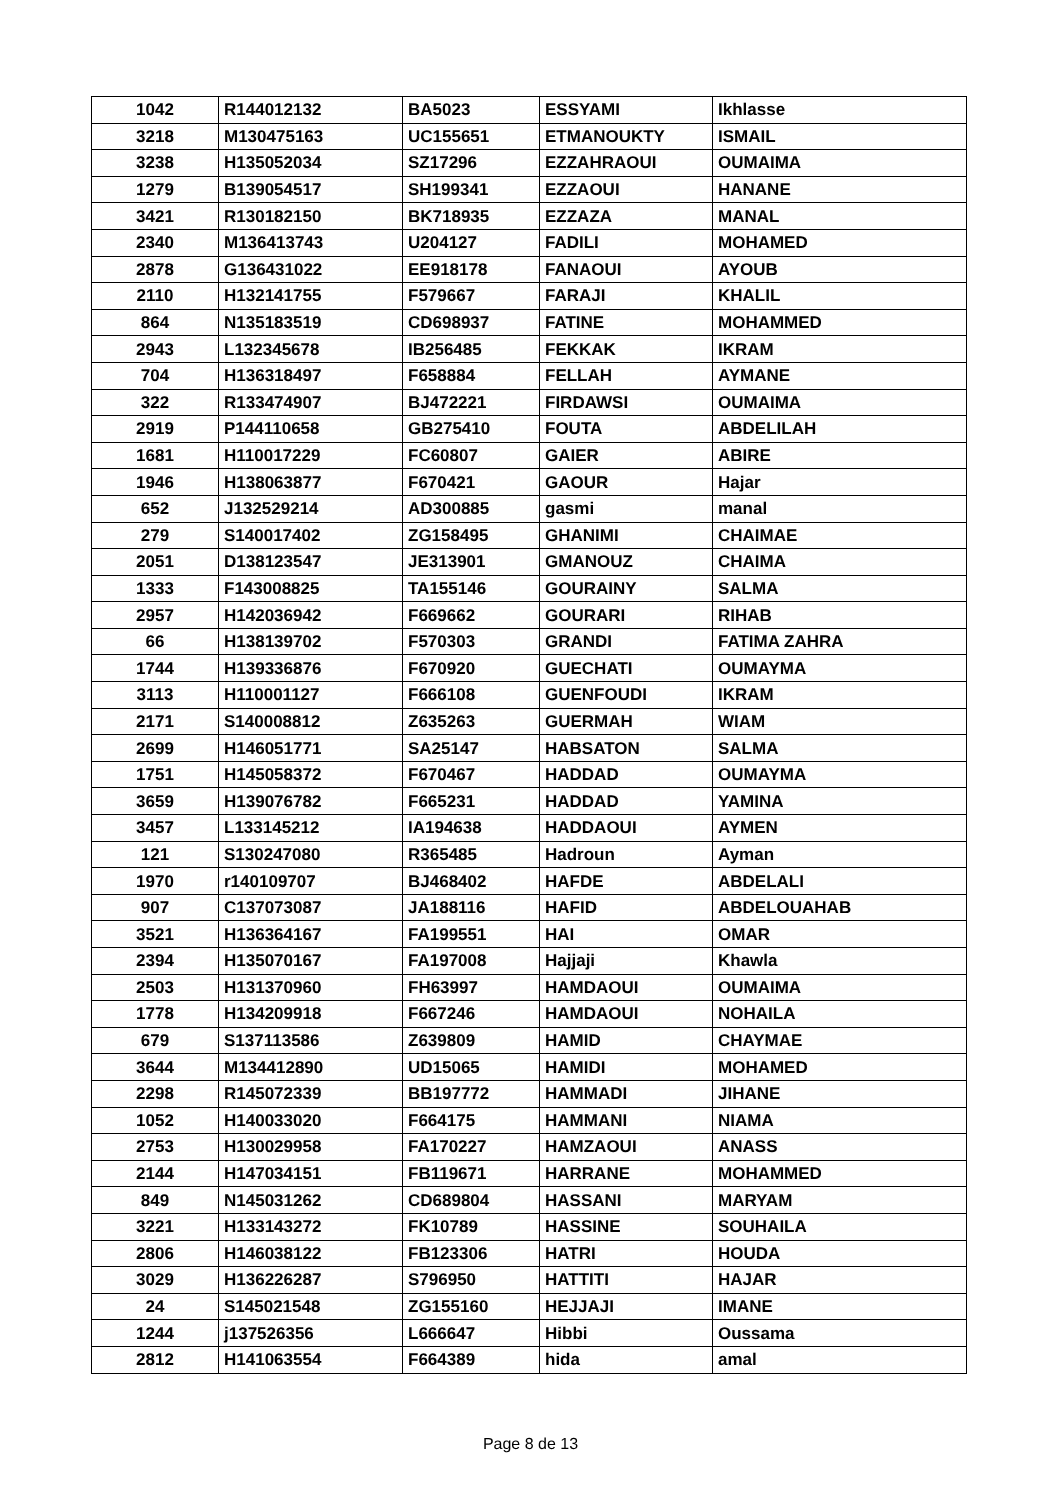| 1042 | R144012132 | BA5023 | ESSYAMI | Ikhlasse |
| 3218 | M130475163 | UC155651 | ETMANOUKTY | ISMAIL |
| 3238 | H135052034 | SZ17296 | EZZAHRAOUI | OUMAIMA |
| 1279 | B139054517 | SH199341 | EZZAOUI | HANANE |
| 3421 | R130182150 | BK718935 | EZZAZA | MANAL |
| 2340 | M136413743 | U204127 | FADILI | MOHAMED |
| 2878 | G136431022 | EE918178 | FANAOUI | AYOUB |
| 2110 | H132141755 | F579667 | FARAJI | KHALIL |
| 864 | N135183519 | CD698937 | FATINE | MOHAMMED |
| 2943 | L132345678 | IB256485 | FEKKAK | IKRAM |
| 704 | H136318497 | F658884 | FELLAH | AYMANE |
| 322 | R133474907 | BJ472221 | FIRDAWSI | OUMAIMA |
| 2919 | P144110658 | GB275410 | FOUTA | ABDELILAH |
| 1681 | H110017229 | FC60807 | GAIER | ABIRE |
| 1946 | H138063877 | F670421 | GAOUR | Hajar |
| 652 | J132529214 | AD300885 | gasmi | manal |
| 279 | S140017402 | ZG158495 | GHANIMI | CHAIMAE |
| 2051 | D138123547 | JE313901 | GMANOUZ | CHAIMA |
| 1333 | F143008825 | TA155146 | GOURAINY | SALMA |
| 2957 | H142036942 | F669662 | GOURARI | RIHAB |
| 66 | H138139702 | F570303 | GRANDI | FATIMA ZAHRA |
| 1744 | H139336876 | F670920 | GUECHATI | OUMAYMA |
| 3113 | H110001127 | F666108 | GUENFOUDI | IKRAM |
| 2171 | S140008812 | Z635263 | GUERMAH | WIAM |
| 2699 | H146051771 | SA25147 | HABSATON | SALMA |
| 1751 | H145058372 | F670467 | HADDAD | OUMAYMA |
| 3659 | H139076782 | F665231 | HADDAD | YAMINA |
| 3457 | L133145212 | IA194638 | HADDAOUI | AYMEN |
| 121 | S130247080 | R365485 | Hadroun | Ayman |
| 1970 | r140109707 | BJ468402 | HAFDE | ABDELALI |
| 907 | C137073087 | JA188116 | HAFID | ABDELOUAHAB |
| 3521 | H136364167 | FA199551 | HAI | OMAR |
| 2394 | H135070167 | FA197008 | Hajjaji | Khawla |
| 2503 | H131370960 | FH63997 | HAMDAOUI | OUMAIMA |
| 1778 | H134209918 | F667246 | HAMDAOUI | NOHAILA |
| 679 | S137113586 | Z639809 | HAMID | CHAYMAE |
| 3644 | M134412890 | UD15065 | HAMIDI | MOHAMED |
| 2298 | R145072339 | BB197772 | HAMMADI | JIHANE |
| 1052 | H140033020 | F664175 | HAMMANI | NIAMA |
| 2753 | H130029958 | FA170227 | HAMZAOUI | ANASS |
| 2144 | H147034151 | FB119671 | HARRANE | MOHAMMED |
| 849 | N145031262 | CD689804 | HASSANI | MARYAM |
| 3221 | H133143272 | FK10789 | HASSINE | SOUHAILA |
| 2806 | H146038122 | FB123306 | HATRI | HOUDA |
| 3029 | H136226287 | S796950 | HATTITI | HAJAR |
| 24 | S145021548 | ZG155160 | HEJJAJI | IMANE |
| 1244 | j137526356 | L666647 | Hibbi | Oussama |
| 2812 | H141063554 | F664389 | hida | amal |
Page 8 de 13